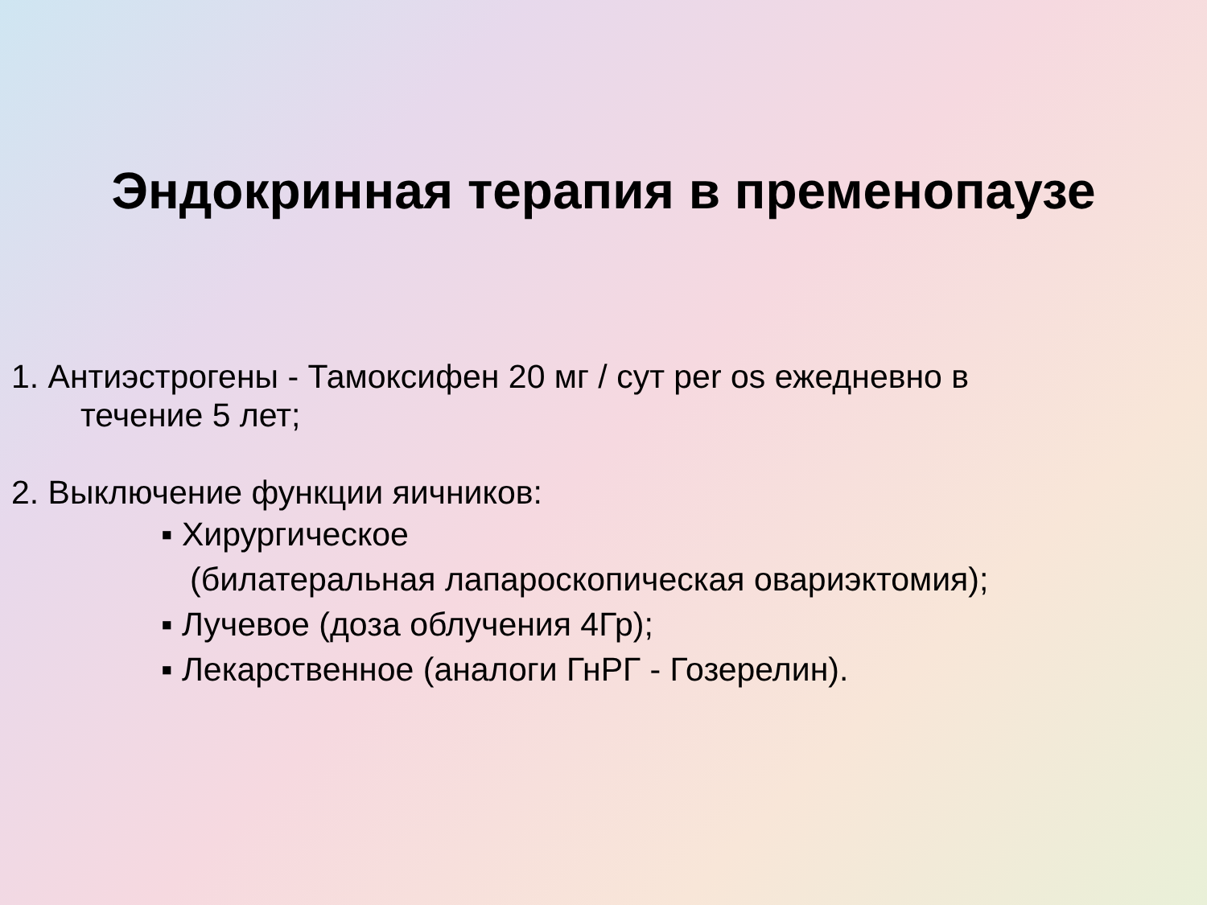Эндокринная терапия в пременопаузе
1. Антиэстрогены - Тамоксифен 20 мг / сут per os ежедневно в
течение 5 лет;
2. Выключение функции яичников:
▪ Хирургическое
(билатеральная лапароскопическая овариэктомия);
▪ Лучевое (доза облучения 4Гр);
▪ Лекарственное (аналоги ГнРГ - Гозерелин).